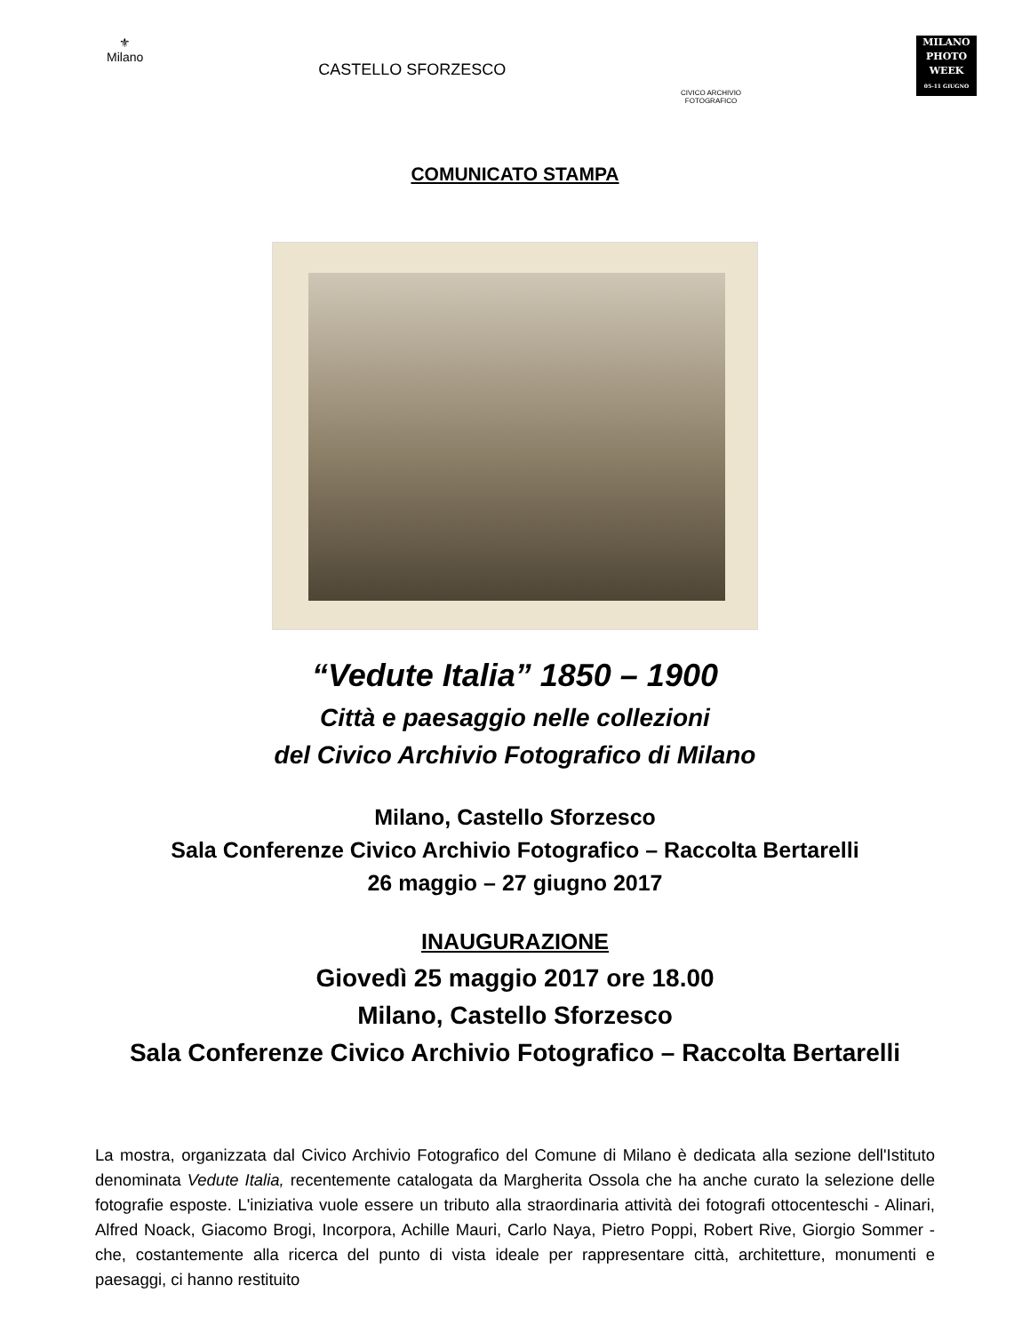⚜
Milano
CASTELLO SFORZESCO
CIVICO ARCHIVIO
FOTOGRAFICO
MILANO
PHOTO
WEEK
05-11 GIUGNO
COMUNICATO STAMPA
“Vedute Italia” 1850 – 1900
Città e paesaggio nelle collezioni
del Civico Archivio Fotografico di Milano
Milano, Castello Sforzesco
Sala Conferenze Civico Archivio Fotografico – Raccolta Bertarelli
26 maggio – 27 giugno 2017
INAUGURAZIONE
Giovedì 25 maggio 2017 ore 18.00
Milano, Castello Sforzesco
Sala Conferenze Civico Archivio Fotografico – Raccolta Bertarelli
La mostra, organizzata dal Civico Archivio Fotografico del Comune di Milano è dedicata alla sezione dell'Istituto denominata Vedute Italia, recentemente catalogata da Margherita Ossola che ha anche curato la selezione delle fotografie esposte. L'iniziativa vuole essere un tributo alla straordinaria attività dei fotografi ottocenteschi - Alinari, Alfred Noack, Giacomo Brogi, Incorpora, Achille Mauri, Carlo Naya, Pietro Poppi, Robert Rive, Giorgio Sommer - che, costantemente alla ricerca del punto di vista ideale per rappresentare città, architetture, monumenti e paesaggi, ci hanno restituito